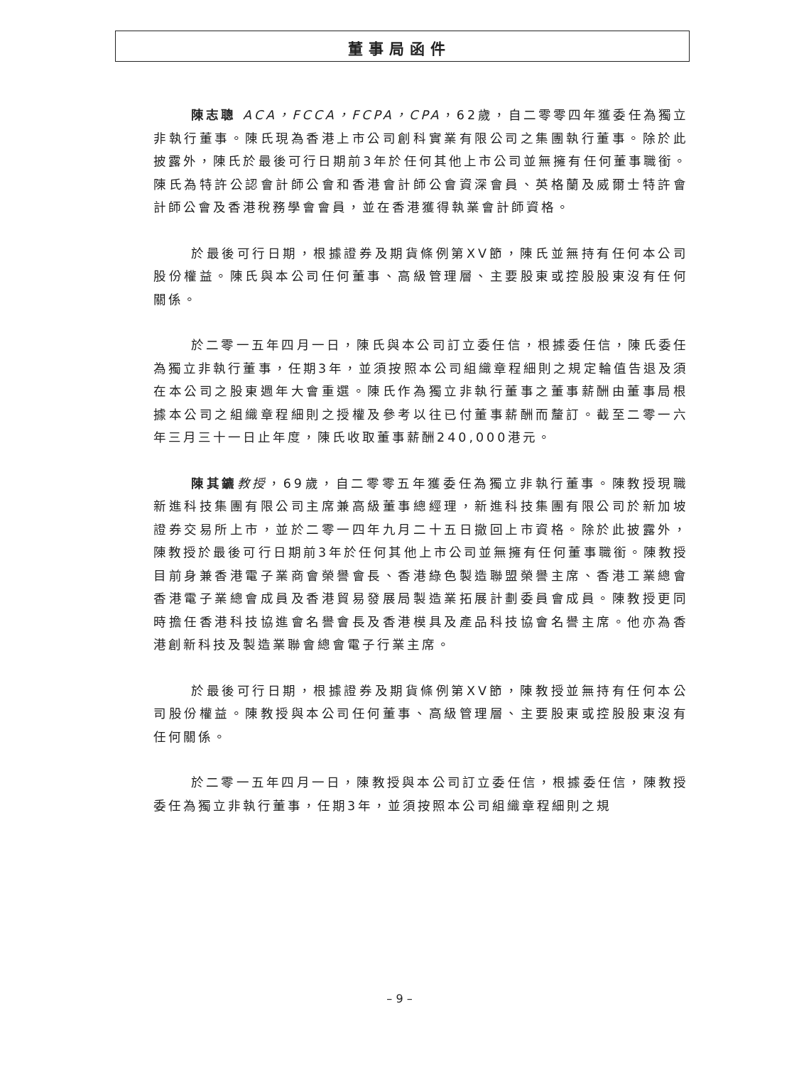董事局函件
陳志聰 ACA，FCCA，FCPA，CPA，62歲，自二零零四年獲委任為獨立非執行董事。陳氏現為香港上市公司創科實業有限公司之集團執行董事。除於此披露外，陳氏於最後可行日期前3年於任何其他上市公司並無擁有任何董事職銜。陳氏為特許公認會計師公會和香港會計師公會資深會員、英格蘭及威爾士特許會計師公會及香港稅務學會會員，並在香港獲得執業會計師資格。
於最後可行日期，根據證券及期貨條例第XV節，陳氏並無持有任何本公司股份權益。陳氏與本公司任何董事、高級管理層、主要股東或控股股東沒有任何關係。
於二零一五年四月一日，陳氏與本公司訂立委任信，根據委任信，陳氏委任為獨立非執行董事，任期3年，並須按照本公司組織章程細則之規定輪值告退及須在本公司之股東週年大會重選。陳氏作為獨立非執行董事之董事薪酬由董事局根據本公司之組織章程細則之授權及參考以往已付董事薪酬而釐訂。截至二零一六年三月三十一日止年度，陳氏收取董事薪酬240,000港元。
陳其鑣 教授，69歲，自二零零五年獲委任為獨立非執行董事。陳教授現職新進科技集團有限公司主席兼高級董事總經理，新進科技集團有限公司於新加坡證券交易所上市，並於二零一四年九月二十五日撤回上市資格。除於此披露外，陳教授於最後可行日期前3年於任何其他上市公司並無擁有任何董事職銜。陳教授目前身兼香港電子業商會榮譽會長、香港綠色製造聯盟榮譽主席、香港工業總會香港電子業總會成員及香港貿易發展局製造業拓展計劃委員會成員。陳教授更同時擔任香港科技協進會名譽會長及香港模具及產品科技協會名譽主席。他亦為香港創新科技及製造業聯會總會電子行業主席。
於最後可行日期，根據證券及期貨條例第XV節，陳教授並無持有任何本公司股份權益。陳教授與本公司任何董事、高級管理層、主要股東或控股股東沒有任何關係。
於二零一五年四月一日，陳教授與本公司訂立委任信，根據委任信，陳教授委任為獨立非執行董事，任期3年，並須按照本公司組織章程細則之規
– 9 –